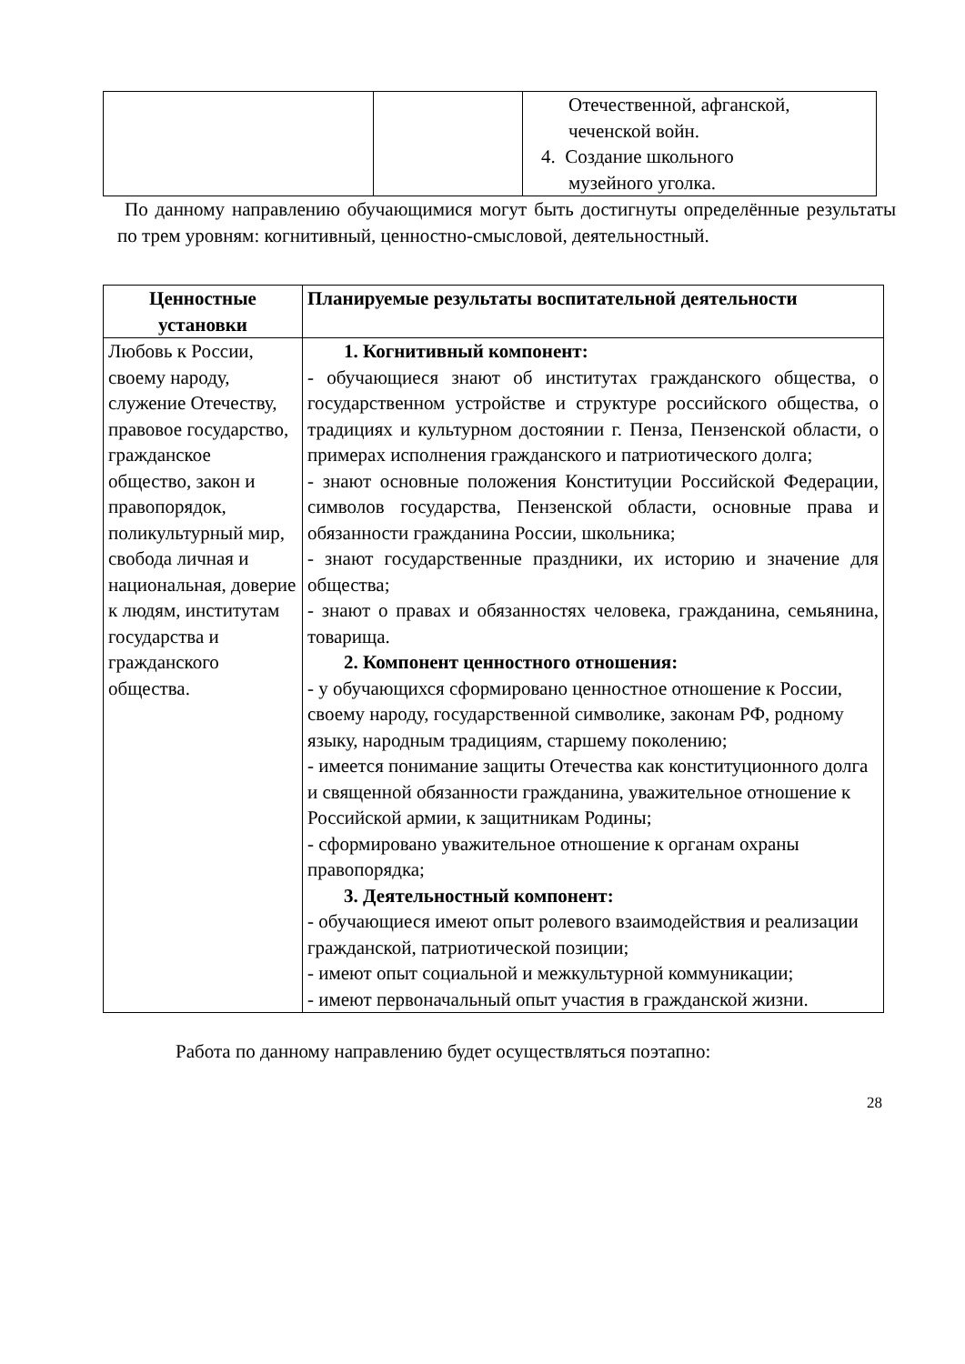| | | Отечественной, афганской, чеченской войн. 4. Создание школьного музейного уголка. |
По данному направлению обучающимися могут быть достигнуты определённые результаты по трем уровням: когнитивный, ценностно-смысловой, деятельностный.
| Ценностные установки | Планируемые результаты воспитательной деятельности |
| --- | --- |
| Любовь к России, своему народу, служение Отечеству, правовое государство, гражданское общество, закон и правопорядок, поликультурный мир, свобода личная и национальная, доверие к людям, институтам государства и гражданского общества. | 1. Когнитивный компонент: - обучающиеся знают об институтах гражданского общества, о государственном устройстве и структуре российского общества, о традициях и культурном достоянии г. Пенза, Пензенской области, о примерах исполнения гражданского и патриотического долга; - знают основные положения Конституции Российской Федерации, символов государства, Пензенской области, основные права и обязанности гражданина России, школьника; - знают государственные праздники, их историю и значение для общества; - знают о правах и обязанностях человека, гражданина, семьянина, товарища. 2. Компонент ценностного отношения: - у обучающихся сформировано ценностное отношение к России, своему народу, государственной символике, законам РФ, родному языку, народным традициям, старшему поколению; - имеется понимание защиты Отечества как конституционного долга и священной обязанности гражданина, уважительное отношение к Российской армии, к защитникам Родины; - сформировано уважительное отношение к органам охраны правопорядка; 3. Деятельностный компонент: - обучающиеся имеют опыт ролевого взаимодействия и реализации гражданской, патриотической позиции; - имеют опыт социальной и межкультурной коммуникации; - имеют первоначальный опыт участия в гражданской жизни. |
Работа по данному направлению будет осуществляться поэтапно:
28